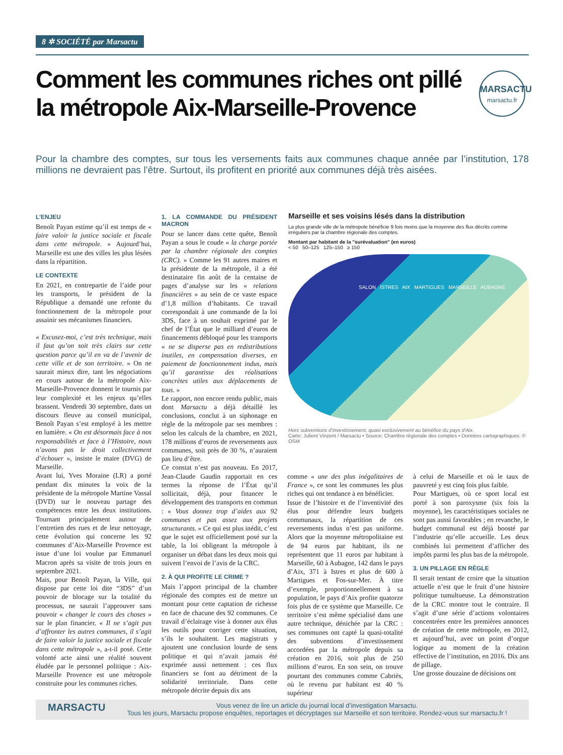8 ✲ SOCIÉTÉ par Marsactu
Comment les communes riches ont pillé la métropole Aix-Marseille-Provence
MARSACTU
marsactu.fr
Pour la chambre des comptes, sur tous les versements faits aux communes chaque année par l’institution, 178 millions ne devraient pas l’être. Surtout, ils profitent en priorité aux communes déjà très aisées.
L’ENJEU
Benoît Payan estime qu’il est temps de « faire valoir la justice sociale et fiscale dans cette métropole. » Aujourd’hui, Marseille est une des villes les plus lésées dans la répartition.
LE CONTEXTE
En 2021, en contrepartie de l’aide pour les transports, le président de la République a demandé une refonte du fonctionnement de la métropole pour assainir ses mécanismes financiers.
« Excusez-moi, c’est très technique, mais il faut qu’on soit très clairs sur cette question parce qu’il en va de l’avenir de cette ville et de son territoire. » On ne saurait mieux dire, tant les négociations en cours autour de la métropole Aix-Marseille-Provence donnent le tournis par leur complexité et les enjeux qu’elles brassent. Vendredi 30 septembre, dans un discours fleuve au conseil municipal, Benoît Payan s’est employé à les mettre en lumière. « On est désormais face à nos responsabilités et face à l’Histoire, nous n’avons pas le droit collectivement d’échouer », insiste le maire (DVG) de Marseille.
Avant lui, Yves Moraine (LR) a porté pendant dix minutes la voix de la présidente de la métropole Martine Vassal (DVD) sur le nouveau partage des compétences entre les deux institutions. Tournant principalement autour de l’entretien des rues et de leur nettoyage, cette évolution qui concerne les 92 communes d’Aix-Marseille Provence est issue d’une loi voulue par Emmanuel Macron après sa visite de trois jours en septembre 2021.
Mais, pour Benoît Payan, la Ville, qui dispose par cette loi dite “3DS” d’un pouvoir de blocage sur la totalité du processus, ne saurait l’approuver sans pouvoir « changer le cours des choses » sur le plan financier. « Il ne s’agit pas d’affronter les autres communes, il s’agit de faire valoir la justice sociale et fiscale dans cette métropole », a-t-il posé. Cette volonté acte ainsi une réalité souvent éludée par le personnel politique : Aix-Marseille Provence est une métropole construite pour les communes riches.
1. LA COMMANDE DU PRÉSIDENT MACRON
Pour se lancer dans cette quête, Benoît Payan a sous le coude « la charge portée par la chambre régionale des comptes (CRC). » Comme les 91 autres maires et la présidente de la métropole, il a été destinataire fin août de la centaine de pages d’analyse sur les « relations financières » au sein de ce vaste espace d’1,8 million d’habitants. Ce travail correspondait à une commande de la loi 3DS, face à un souhait exprimé par le chef de l’État que le milliard d’euros de financements débloqué pour les transports « ne se disperse pas en redistributions inutiles, en compensation diverses, en paiement de fonctionnement indus, mais qu’il garantisse des réalisations concrètes utiles aux déplacements de tous. »
Le rapport, non encore rendu public, mais dont Marsactu a déjà détaillé les conclusions, conclut à un siphonage en règle de la métropole par ses membres : selon les calculs de la chambre, en 2021, 178 millions d’euros de reversements aux communes, soit près de 30 %, n’auraient pas lieu d’être.
Ce constat n’est pas nouveau. En 2017, Jean-Claude Gaudin rapportait en ces termes la réponse de l’État qu’il sollicitait, déjà, pour financer le développement des transports en commun : « Vous donnez trop d’aides aux 92 communes et pas assez aux projets structurants. » Ce qui est plus inédit, c’est que le sujet est officiellement posé sur la table, la loi obligeant la métropole à organiser un débat dans les deux mois qui suivent l’envoi de l’avis de la CRC.
2. À QUI PROFITE LE CRIME ?
Mais l’apport principal de la chambre régionale des comptes est de mettre un montant pour cette captation de richesse en face de chacune des 92 communes. Ce travail d’éclairage vise à donner aux élus les outils pour corriger cette situation, s’ils le souhaitent. Les magistrats y ajoutent une conclusion lourde de sens politique et qui n’avait jamais été exprimée aussi nettement : ces flux financiers se font au détriment de la solidarité territoriale. Dans cette métropole décrite depuis dix ans
Marseille et ses voisins lésés dans la distribution
La plus grande ville de la métropole bénéficie 9 fois moins que la moyenne des flux décrits comme irréguliers par la chambre régionale des comptes.
Montant par habitant de la "surévaluation" (en euros)
< 50 50–125 125–150 ≥ 150
SALON ISTRES AIX MARTIGUES MARSEILLE AUBAGNE
Hors subventions d’investissement, quasi exclusivement au bénéfice du pays d’Aix.
Carte: Julient Vinzent / Marsactu • Source: Chambre régionale des comptes • Données cartographiques: © OSM
comme « une des plus inégalitaires de France », ce sont les communes les plus riches qui ont tendance à en bénéficier.
Issue de l’histoire et de l’inventivité des élus pour défendre leurs budgets communaux, la répartition de ces reversements indus n’est pas uniforme. Alors que la moyenne métropolitaine est de 94 euros par habitant, ils ne représentent que 11 euros par habitant à Marseille, 60 à Aubagne, 142 dans le pays d’Aix, 371 à Istres et plus de 600 à Martigues et Fos-sur-Mer. À titre d’exemple, proportionnellement à sa population, le pays d’Aix profite quatorze fois plus de ce système que Marseille. Ce territoire s’est même spécialisé dans une autre technique, dénichée par la CRC : ses communes ont capté la quasi-totalité des subventions d’investissement accordées par la métropole depuis sa création en 2016, soit plus de 250 millions d’euros. En son sein, on trouve pourtant des communes comme Cabriès, où le revenu par habitant est 40 % supérieur
à celui de Marseille et où le taux de pauvreté y est cinq fois plus faible.
Pour Martigues, où ce sport local est porté à son paroxysme (six fois la moyenne), les caractéristiques sociales ne sont pas aussi favorables ; en revanche, le budget communal est déjà boosté par l’industrie qu’elle accueille. Les deux combinés lui permettent d’afficher des impôts parmi les plus bas de la métropole.
3. UN PILLAGE EN RÈGLE
Il serait tentant de croire que la situation actuelle n’est que le fruit d’une histoire politique tumultueuse. La démonstration de la CRC montre tout le contraire. Il s’agit d’une série d’actions volontaires concentrées entre les premières annonces de création de cette métropole, en 2012, et aujourd’hui, avec un point d’orgue logique au moment de la création effective de l’institution, en 2016. Dix ans de pillage.
Une grosse douzaine de décisions ont
MARSACTU Vous venez de lire un article du journal local d’investigation Marsactu.
Tous les jours, Marsactu propose enquêtes, reportages et décryptages sur Marseille et son territoire. Rendez-vous sur marsactu.fr !